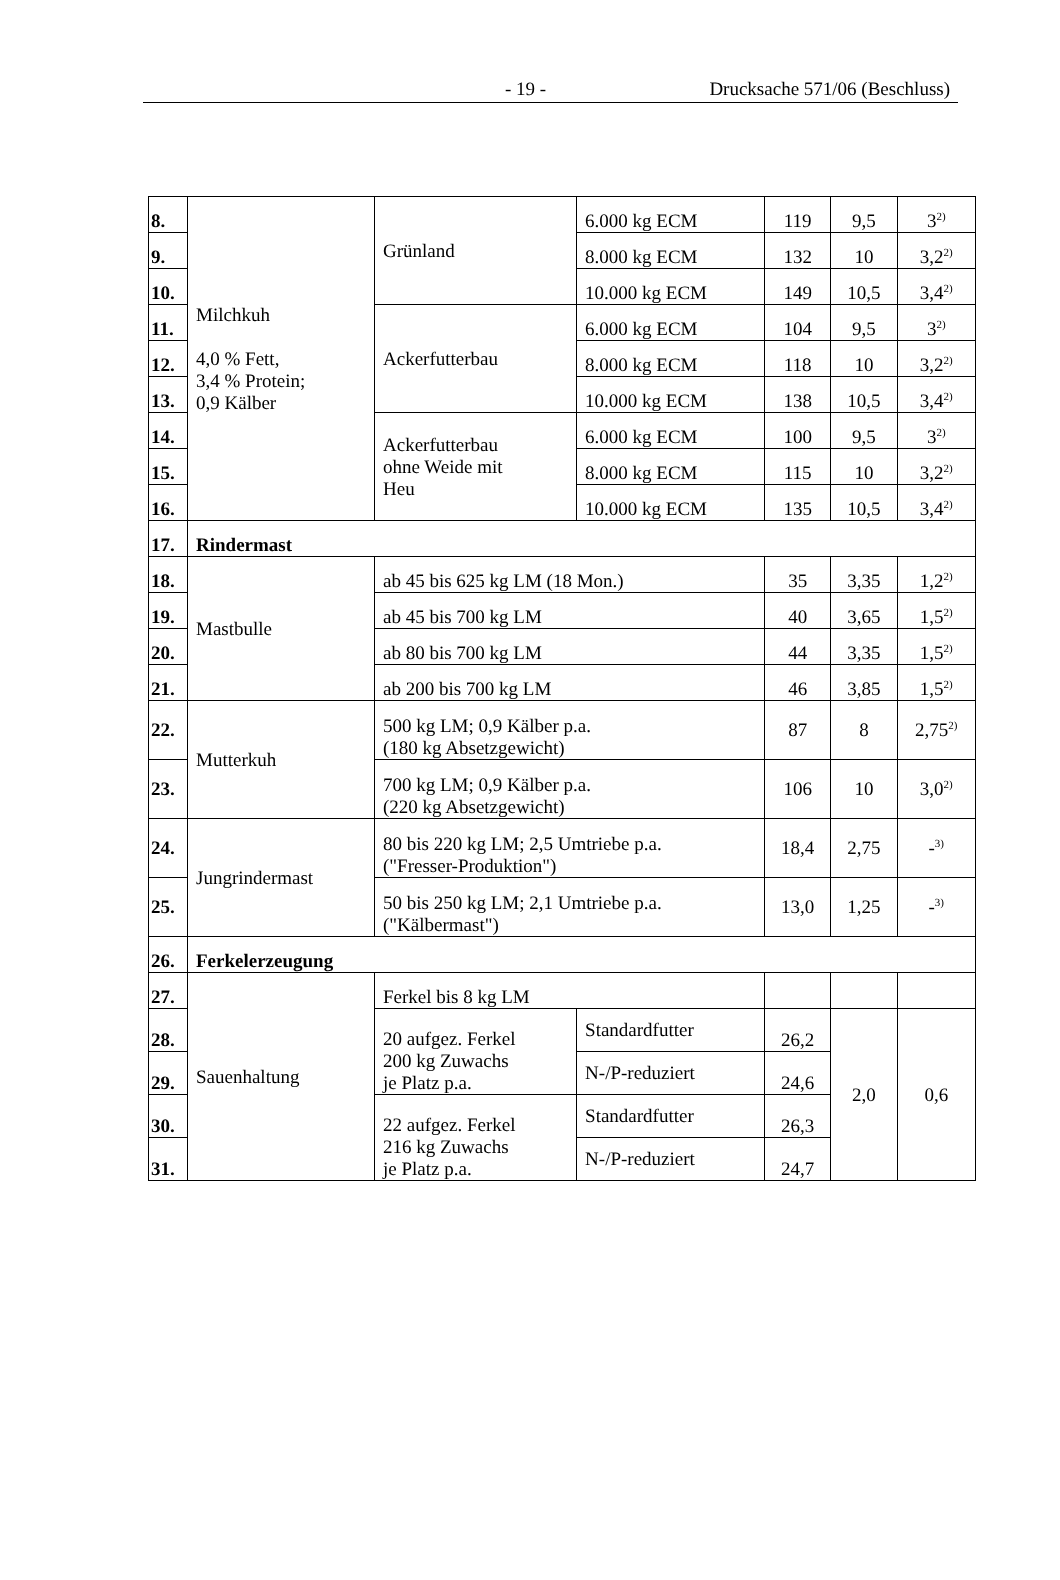- 19 - Drucksache 571/06 (Beschluss)
| 8. | Milchkuh 4,0 % Fett, 3,4 % Protein; 0,9 Kälber | Grünland | | 6.000 kg ECM | 119 | 9,5 | 3<sup>2)</sup> |
| 9. | | | | 8.000 kg ECM | 132 | 10 | 3,2<sup>2)</sup> |
| 10. | | | | 10.000 kg ECM | 149 | 10,5 | 3,4<sup>2)</sup> |
| 11. | | Ackerfutterbau | | 6.000 kg ECM | 104 | 9,5 | 3<sup>2)</sup> |
| 12. | | | | 8.000 kg ECM | 118 | 10 | 3,2<sup>2)</sup> |
| 13. | | | | 10.000 kg ECM | 138 | 10,5 | 3,4<sup>2)</sup> |
| 14. | | Ackerfutterbau ohne Weide mit Heu | | 6.000 kg ECM | 100 | 9,5 | 3<sup>2)</sup> |
| 15. | | | | 8.000 kg ECM | 115 | 10 | 3,2<sup>2)</sup> |
| 16. | | | | 10.000 kg ECM | 135 | 10,5 | 3,4<sup>2)</sup> |
| 17. | Rindermast | | | | | | |
| 18. | Mastbulle | ab 45 bis 625 kg LM (18 Mon.) | | | 35 | 3,35 | 1,2<sup>2)</sup> |
| 19. | | ab 45 bis 700 kg LM | | | 40 | 3,65 | 1,5<sup>2)</sup> |
| 20. | | ab 80 bis 700 kg LM | | | 44 | 3,35 | 1,5<sup>2)</sup> |
| 21. | | ab 200 bis 700 kg LM | | | 46 | 3,85 | 1,5<sup>2)</sup> |
| 22. | Mutterkuh | 500 kg LM; 0,9 Kälber p.a. (180 kg Absetzgewicht) | | | 87 | 8 | 2,75<sup>2)</sup> |
| 23. | | 700 kg LM; 0,9 Kälber p.a. (220 kg Absetzgewicht) | | | 106 | 10 | 3,0<sup>2)</sup> |
| 24. | Jungrindermast | 80 bis 220 kg LM; 2,5 Umtriebe p.a. ("Fresser-Produktion") | | | 18,4 | 2,75 | -<sup>3)</sup> |
| 25. | | 50 bis 250 kg LM; 2,1 Umtriebe p.a. ("Kälbermast") | | | 13,0 | 1,25 | -<sup>3)</sup> |
| 26. | Ferkelerzeugung | | | | | | |
| 27. | Sauenhaltung | Ferkel bis 8 kg LM | | | | | |
| 28. | | 20 aufgez. Ferkel 200 kg Zuwachs je Platz p.a. | Standardfutter | | 26,2 | 2,0 | 0,6 |
| 29. | | | N-/P-reduziert | | 24,6 | | |
| 30. | | 22 aufgez. Ferkel 216 kg Zuwachs je Platz p.a. | Standardfutter | | 26,3 | | |
| 31. | | | N-/P-reduziert | | 24,7 | | |